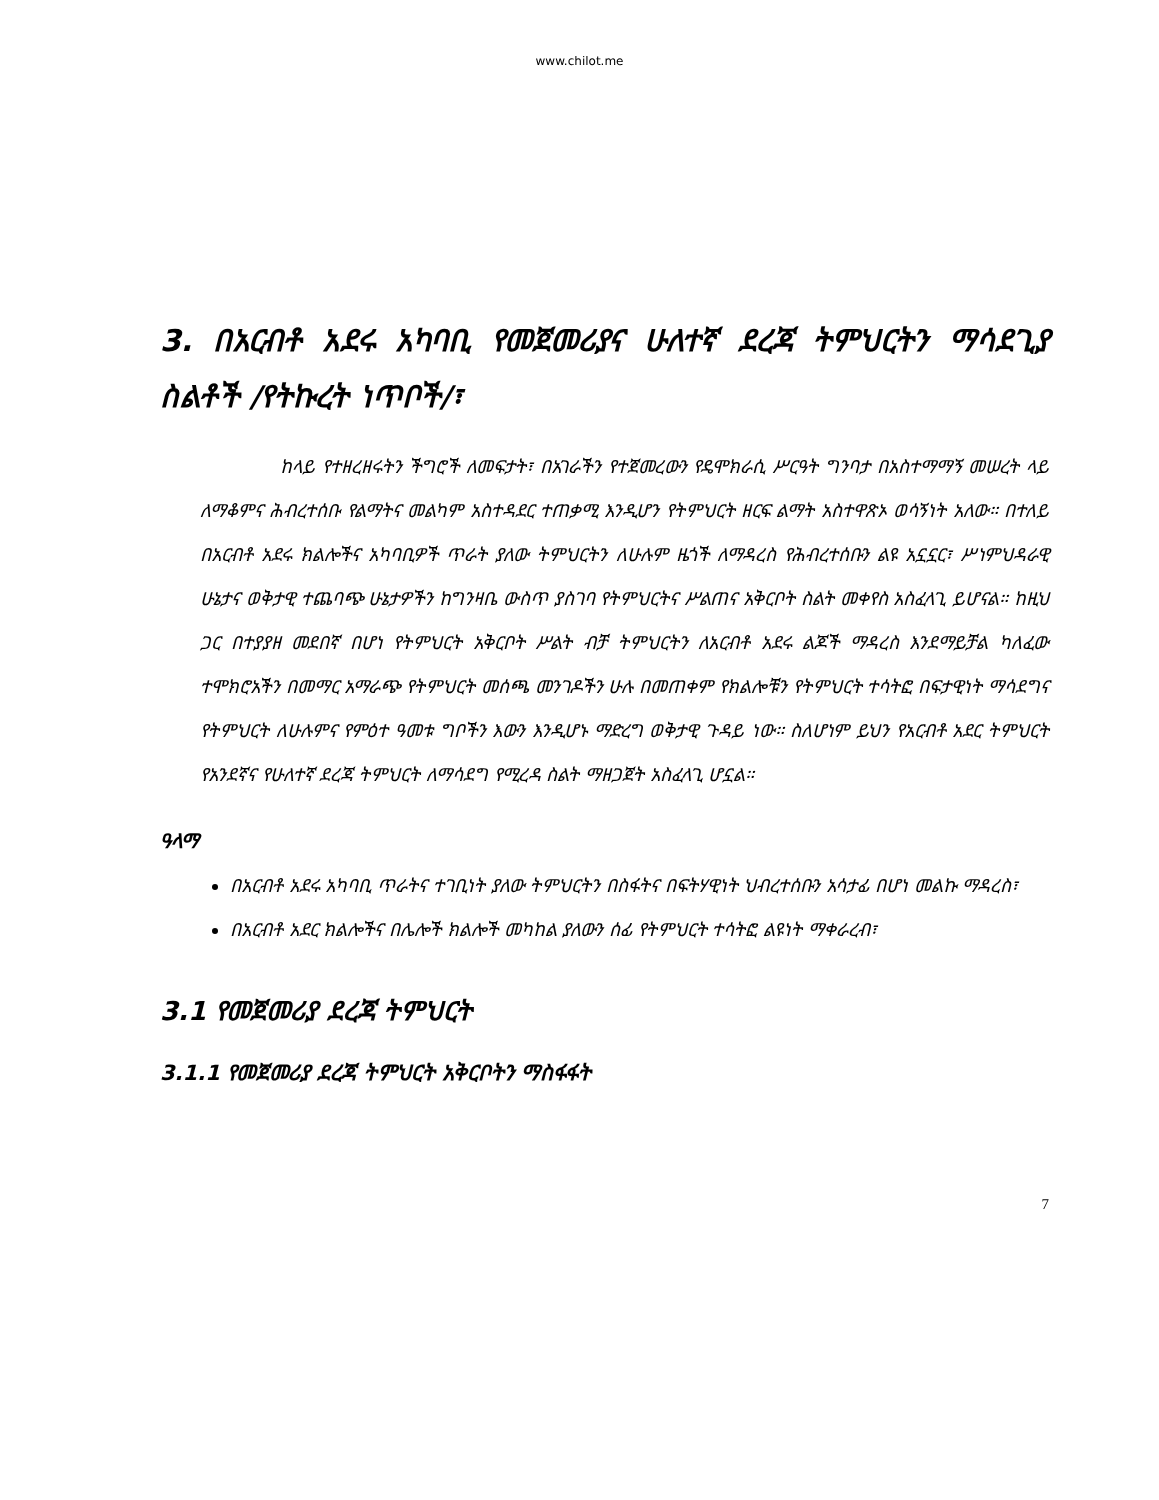www.chilot.me
3. በአርብቶ አደሩ አካባቢ የመጀመሪያና ሁለተኛ ደረጃ ትምህርትን ማሳደጊያ ስልቶች /የትኩረት ነጥቦች/፣
ከላይ የተዘረዘሩትን ችግሮች ለመፍታት፣ በአገራችን የተጀመረውን የዴሞክራሲ ሥርዓት ግንባታ በአስተማማኝ መሠረት ላይ ለማቆምና ሕብረተሰቡ የልማትና መልካም አስተዳደር ተጠቃሚ እንዲሆን የትምህርት ዘርፍ ልማት አስተዋጽኦ ወሳኝነት አለው። በተለይ በአርብቶ አደሩ ክልሎችና አካባቢዎች ጥራት ያለው ትምህርትን ለሁሉም ዜጎች ለማዳረስ የሕብረተሰቡን ልዩ አኗኗር፣ ሥነምህዳራዊ ሁኔታና ወቅታዊ ተጨባጭ ሁኔታዎችን ከግንዛቤ ውስጥ ያስገባ የትምህርትና ሥልጠና አቅርቦት ስልት መቀየስ አስፈላጊ ይሆናል። ከዚህ ጋር በተያያዘ መደበኛ በሆነ የትምህርት አቅርቦት ሥልት ብቻ ትምህርትን ለአርብቶ አደሩ ልጆች ማዳረስ እንደማይቻል ካለፈው ተሞክሮአችን በመማር አማራጭ የትምህርት መሰጫ መንገዶችን ሁሉ በመጠቀም የክልሎቹን የትምህርት ተሳትፎ በፍታዊነት ማሳደግና የትምህርት ለሁሉምና የምዕተ ዓመቱ ግቦችን እውን እንዲሆኑ ማድረግ ወቅታዊ ጉዳይ ነው። ስለሆነም ይህን የአርብቶ አደር ትምህርት የአንደኛና የሁለተኛ ደረጃ ትምህርት ለማሳደግ የሚረዳ ስልት ማዘጋጀት አስፈላጊ ሆኗል።
ዓላማ
በአርብቶ አደሩ አካባቢ ጥራትና ተገቢነት ያለው ትምህርትን በስፋትና በፍትሃዊነት ህብረተሰቡን አሳታፊ በሆነ መልኩ ማዳረስ፣
በአርብቶ አደር ክልሎችና በሌሎች ክልሎች መካከል ያለውን ሰፊ የትምህርት ተሳትፎ ልዩነት ማቀራረብ፣
3.1 የመጀመሪያ ደረጃ ትምህርት
3.1.1 የመጀመሪያ ደረጃ ትምህርት አቅርቦትን ማስፋፋት
7